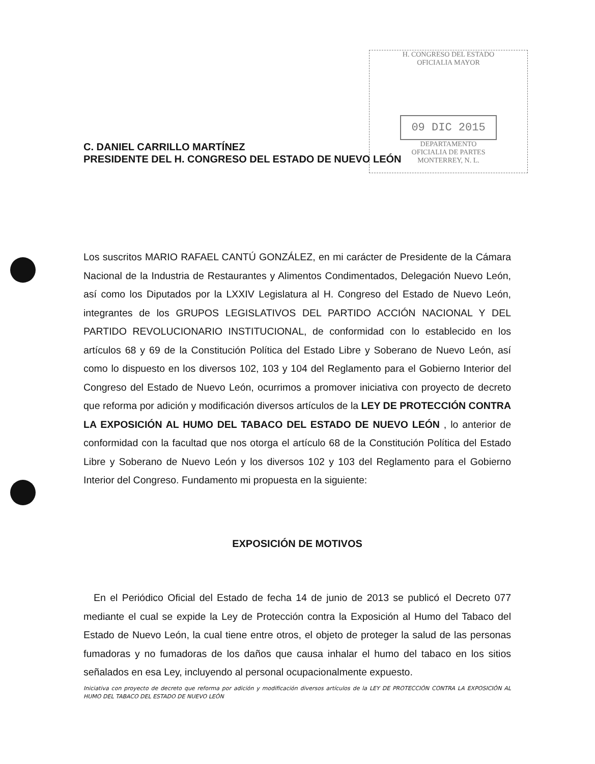H. CONGRESO DEL ESTADO
OFICIALIA MAYOR
09 DIC 2015
DEPARTAMENTO
OFICIALIA DE PARTES
MONTERREY, N. L.
C. DANIEL CARRILLO MARTÍNEZ
PRESIDENTE DEL H. CONGRESO DEL ESTADO DE NUEVO LEÓN
Los suscritos MARIO RAFAEL CANTÚ GONZÁLEZ, en mi carácter de Presidente de la Cámara Nacional de la Industria de Restaurantes y Alimentos Condimentados, Delegación Nuevo León, así como los Diputados por la LXXIV Legislatura al H. Congreso del Estado de Nuevo León, integrantes de los GRUPOS LEGISLATIVOS DEL PARTIDO ACCIÓN NACIONAL Y DEL PARTIDO REVOLUCIONARIO INSTITUCIONAL, de conformidad con lo establecido en los artículos 68 y 69 de la Constitución Política del Estado Libre y Soberano de Nuevo León, así como lo dispuesto en los diversos 102, 103 y 104 del Reglamento para el Gobierno Interior del Congreso del Estado de Nuevo León, ocurrimos a promover iniciativa con proyecto de decreto que reforma por adición y modificación diversos artículos de la LEY DE PROTECCIÓN CONTRA LA EXPOSICIÓN AL HUMO DEL TABACO DEL ESTADO DE NUEVO LEÓN , lo anterior de conformidad con la facultad que nos otorga el artículo 68 de la Constitución Política del Estado Libre y Soberano de Nuevo León y los diversos 102 y 103 del Reglamento para el Gobierno Interior del Congreso. Fundamento mi propuesta en la siguiente:
EXPOSICIÓN DE MOTIVOS
En el Periódico Oficial del Estado de fecha 14 de junio de 2013 se publicó el Decreto 077 mediante el cual se expide la Ley de Protección contra la Exposición al Humo del Tabaco del Estado de Nuevo León, la cual tiene entre otros, el objeto de proteger la salud de las personas fumadoras y no fumadoras de los daños que causa inhalar el humo del tabaco en los sitios señalados en esa Ley, incluyendo al personal ocupacionalmente expuesto.
Iniciativa con proyecto de decreto que reforma por adición y modificación diversos artículos de la LEY DE PROTECCIÓN CONTRA LA EXPOSICIÓN AL HUMO DEL TABACO DEL ESTADO DE NUEVO LEÓN